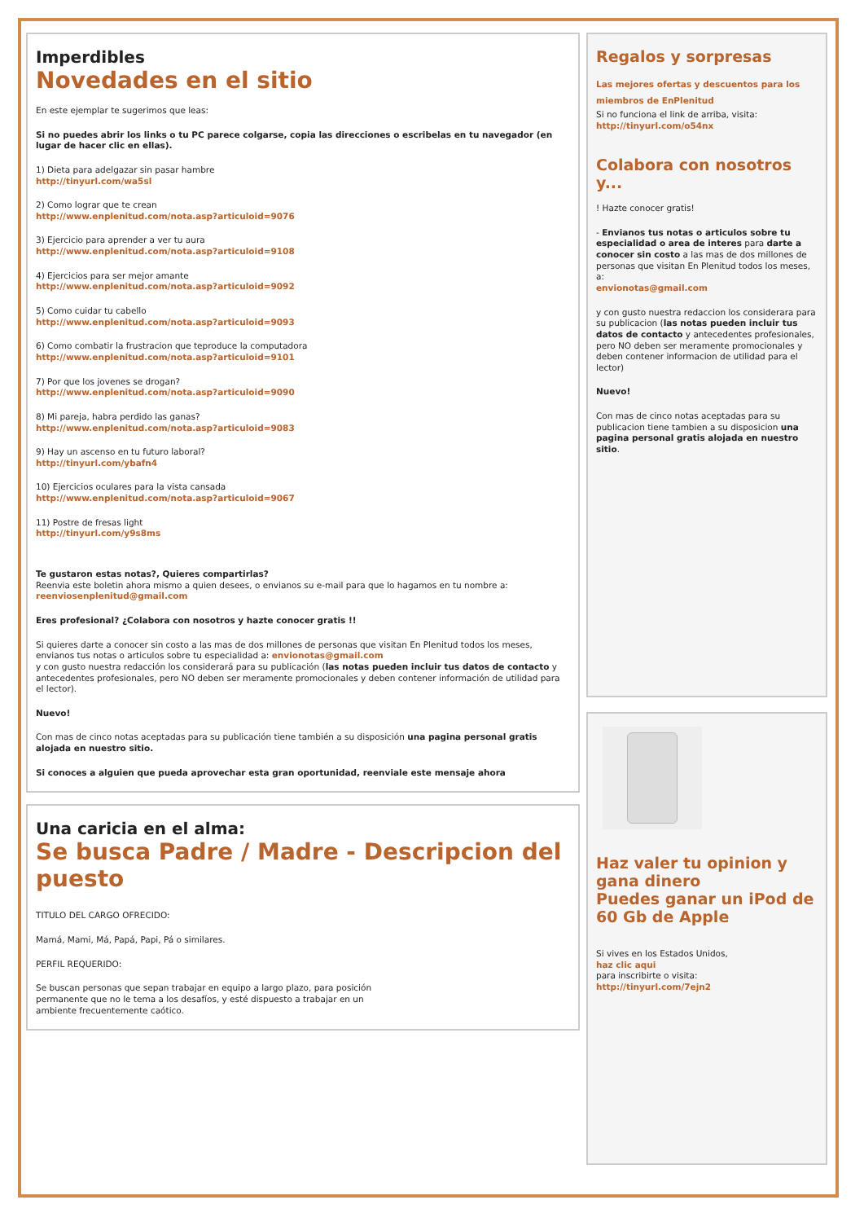Imperdibles
Novedades en el sitio
En este ejemplar te sugerimos que leas:
Si no puedes abrir los links o tu PC parece colgarse, copia las direcciones o escribelas en tu navegador (en lugar de hacer clic en ellas).
1) Dieta para adelgazar sin pasar hambre
http://tinyurl.com/wa5sl
2) Como lograr que te crean
http://www.enplenitud.com/nota.asp?articuloid=9076
3) Ejercicio para aprender a ver tu aura
http://www.enplenitud.com/nota.asp?articuloid=9108
4) Ejercicios para ser mejor amante
http://www.enplenitud.com/nota.asp?articuloid=9092
5) Como cuidar tu cabello
http://www.enplenitud.com/nota.asp?articuloid=9093
6) Como combatir la frustracion que teproduce la computadora
http://www.enplenitud.com/nota.asp?articuloid=9101
7) Por que los jovenes se drogan?
http://www.enplenitud.com/nota.asp?articuloid=9090
8) Mi pareja, habra perdido las ganas?
http://www.enplenitud.com/nota.asp?articuloid=9083
9) Hay un ascenso en tu futuro laboral?
http://tinyurl.com/ybafn4
10) Ejercicios oculares para la vista cansada
http://www.enplenitud.com/nota.asp?articuloid=9067
11) Postre de fresas light
http://tinyurl.com/y9s8ms
Te gustaron estas notas?, Quieres compartirlas?
Reenvia este boletin ahora mismo a quien desees, o envianos su e-mail para que lo hagamos en tu nombre a: reenviosenplenitud@gmail.com
Eres profesional? ¿Colabora con nosotros y hazte conocer gratis !!
Si quieres darte a conocer sin costo a las mas de dos millones de personas que visitan En Plenitud todos los meses, envianos tus notas o articulos sobre tu especialidad a: envionotas@gmail.com
y con gusto nuestra redacción los considerará para su publicación (las notas pueden incluir tus datos de contacto y antecedentes profesionales, pero NO deben ser meramente promocionales y deben contener información de utilidad para el lector).
Nuevo!
Con mas de cinco notas aceptadas para su publicación tiene también a su disposición una pagina personal gratis alojada en nuestro sitio.
Si conoces a alguien que pueda aprovechar esta gran oportunidad, reenviale este mensaje ahora
Una caricia en el alma:
Se busca Padre / Madre - Descripcion del puesto
TITULO DEL CARGO OFRECIDO:
Mamá, Mami, Má, Papá, Papi, Pá o similares.
PERFIL REQUERIDO:
Se buscan personas que sepan trabajar en equipo a largo plazo, para posición permanente que no le tema a los desafíos, y esté dispuesto a trabajar en un ambiente frecuentemente caótico.
Regalos y sorpresas
Las mejores ofertas y descuentos para los miembros de EnPlenitud
Si no funciona el link de arriba, visita:
http://tinyurl.com/o54nx
Colabora con nosotros y...
! Hazte conocer gratis!
- Envianos tus notas o articulos sobre tu especialidad o area de interes para darte a conocer sin costo a las mas de dos millones de personas que visitan En Plenitud todos los meses, a:
envionotas@gmail.com
y con gusto nuestra redaccion los considerara para su publicacion (las notas pueden incluir tus datos de contacto y antecedentes profesionales, pero NO deben ser meramente promocionales y deben contener informacion de utilidad para el lector)
Nuevo!
Con mas de cinco notas aceptadas para su publicacion tiene tambien a su disposicion una pagina personal gratis alojada en nuestro sitio.
Haz valer tu opinion y gana dinero
Puedes ganar un iPod de 60 Gb de Apple
Si vives en los Estados Unidos,
haz clic aqui
para inscribirte o visita:
http://tinyurl.com/7ejn2